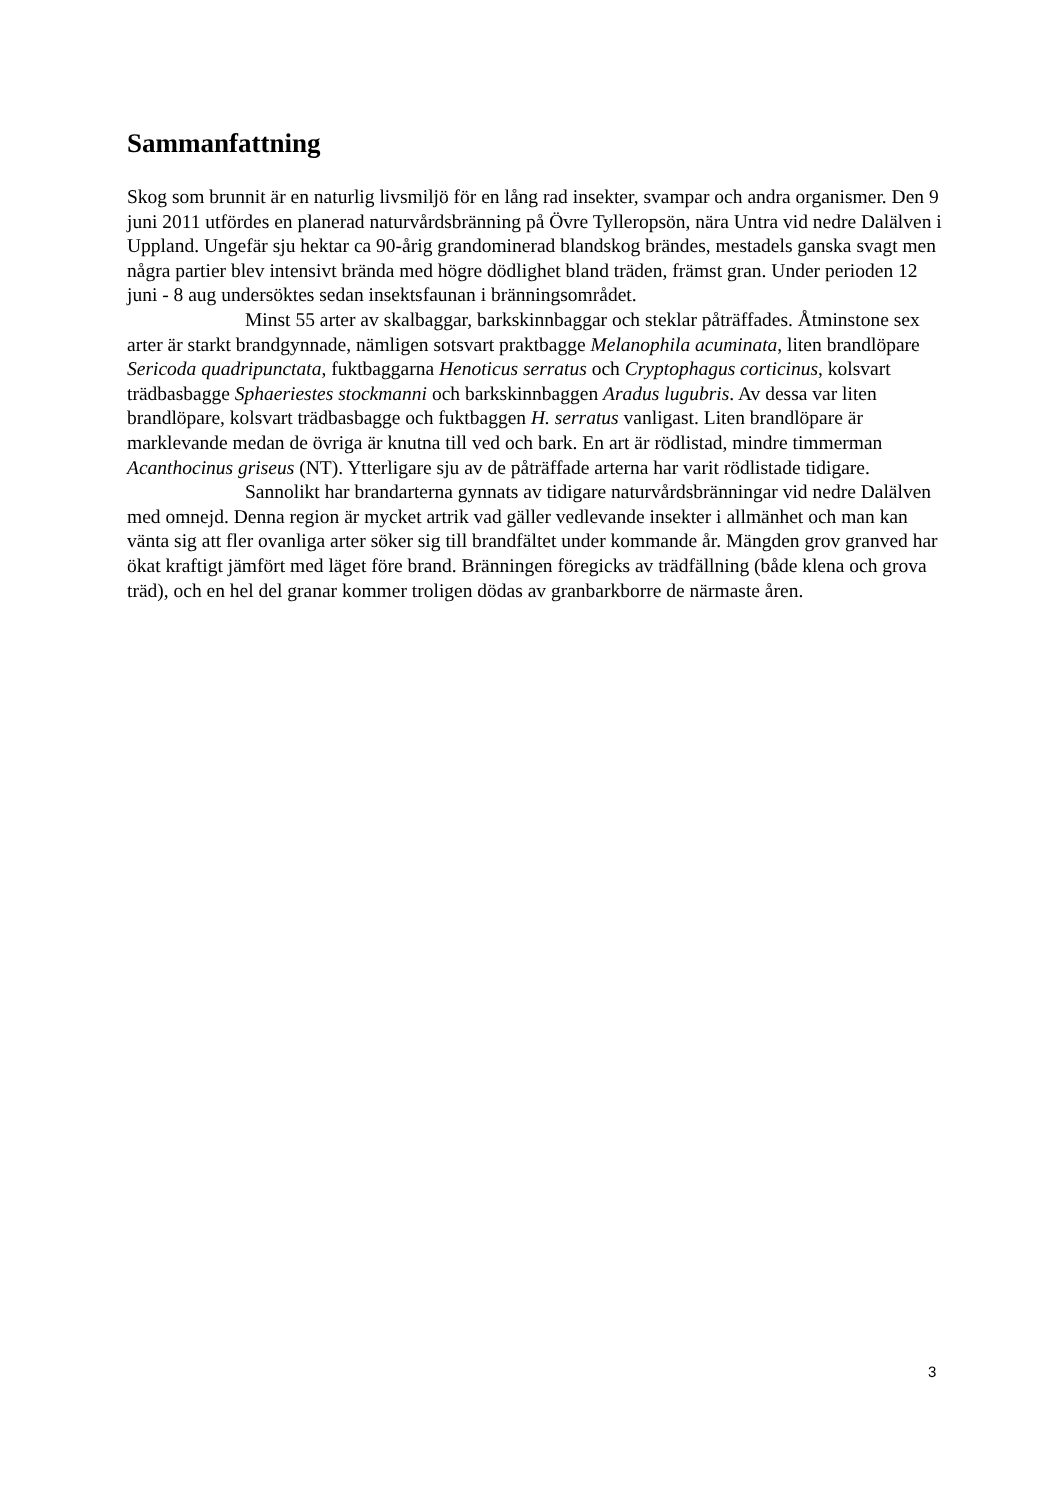Sammanfattning
Skog som brunnit är en naturlig livsmiljö för en lång rad insekter, svampar och andra organismer. Den 9 juni 2011 utfördes en planerad naturvårdsbränning på Övre Tylleropsön, nära Untra vid nedre Dalälven i Uppland. Ungefär sju hektar ca 90-årig grandominerad blandskog brändes, mestadels ganska svagt men några partier blev intensivt brända med högre dödlighet bland träden, främst gran. Under perioden 12 juni - 8 aug undersöktes sedan insektsfaunan i bränningsområdet.
Minst 55 arter av skalbaggar, barkskinnbaggar och steklar påträffades. Åtminstone sex arter är starkt brandgynnade, nämligen sotsvart praktbagge Melanophila acuminata, liten brandlöpare Sericoda quadripunctata, fuktbaggarna Henoticus serratus och Cryptophagus corticinus, kolsvart trädbasbagge Sphaeriestes stockmanni och barkskinnbaggen Aradus lugubris. Av dessa var liten brandlöpare, kolsvart trädbasbagge och fuktbaggen H. serratus vanligast. Liten brandlöpare är marklevande medan de övriga är knutna till ved och bark. En art är rödlistad, mindre timmerman Acanthocinus griseus (NT). Ytterligare sju av de påträffade arterna har varit rödlistade tidigare.
Sannolikt har brandarterna gynnats av tidigare naturvårdsbränningar vid nedre Dalälven med omnejd. Denna region är mycket artrik vad gäller vedlevande insekter i allmänhet och man kan vänta sig att fler ovanliga arter söker sig till brandfältet under kommande år. Mängden grov granved har ökat kraftigt jämfört med läget före brand. Bränningen föregicks av trädfällning (både klena och grova träd), och en hel del granar kommer troligen dödas av granbarkborre de närmaste åren.
3